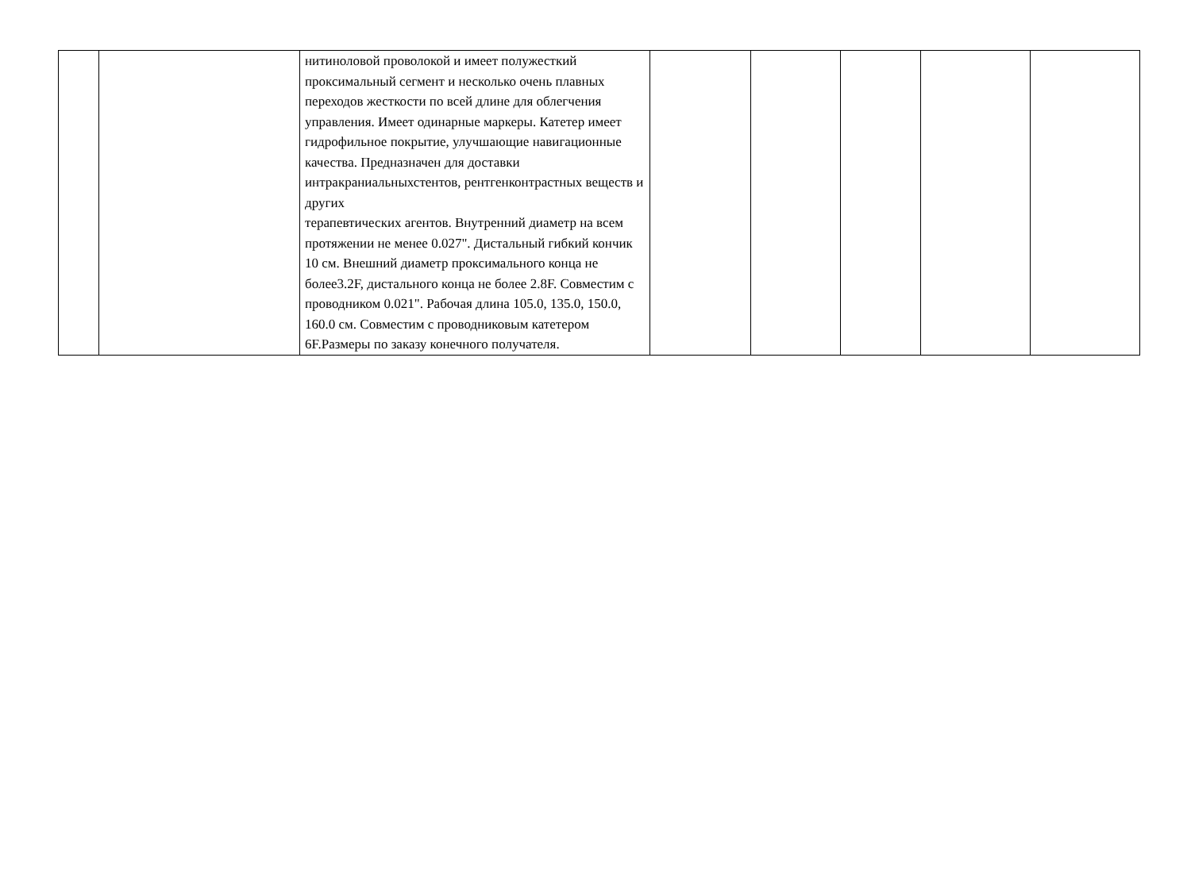| | | нитиноловой проволокой и имеет полужесткий проксимальный сегмент и несколько очень плавных переходов жесткости по всей длине для облегчения управления. Имеет одинарные маркеры. Катетер имеет гидрофильное покрытие, улучшающие навигационные качества. Предназначен для доставки интракраниальныхстентов, рентгенконтрастных веществ и других терапевтических агентов. Внутренний диаметр на всем протяжении не менее 0.027". Дистальный гибкий кончик 10 см. Внешний диаметр проксимального конца не более3.2F, дистального конца не более 2.8F. Совместим с проводником 0.021". Рабочая длина 105.0, 135.0, 150.0, 160.0 см. Совместим с проводниковым катетером 6F.Размеры по заказу конечного получателя. | | | | | |